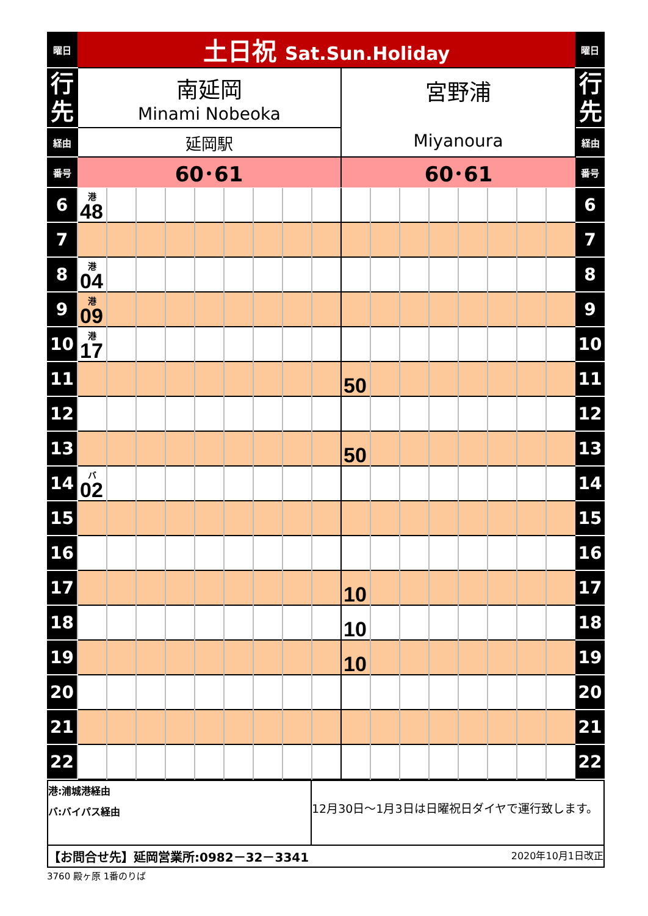| 曜日 | 土日祝 Sat.Sun.Holiday | | 曜日 |
| 行 先 | 南延岡 Minami Nobeoka | 宮野浦 Miyanoura | 行 先 |
| 経由 | 延岡駅 | | 経由 |
| 番号 | 60･61 | 60･61 | 番号 |
| 6 | 港 48 | | | | | | | | | | | | | | | | | 6 |
| 7 | | | | | | | | | | | | | | | | | | 7 |
| 8 | 港 04 | | | | | | | | | | | | | | | | | 8 |
| 9 | 港 09 | | | | | | | | | | | | | | | | | 9 |
| 10 | 港 17 | | | | | | | | | | | | | | | | | 10 |
| 11 | | | | | | | | | | 50 | | | | | | | | 11 |
| 12 | | | | | | | | | | | | | | | | | | 12 |
| 13 | | | | | | | | | | 50 | | | | | | | | 13 |
| 14 | バ 02 | | | | | | | | | | | | | | | | | 14 |
| 15 | | | | | | | | | | | | | | | | | | 15 |
| 16 | | | | | | | | | | | | | | | | | | 16 |
| 17 | | | | | | | | | | 10 | | | | | | | | 17 |
| 18 | | | | | | | | | | 10 | | | | | | | | 18 |
| 19 | | | | | | | | | | 10 | | | | | | | | 19 |
| 20 | | | | | | | | | | | | | | | | | | 20 |
| 21 | | | | | | | | | | | | | | | | | | 21 |
| 22 | | | | | | | | | | | | | | | | | | 22 |
| 港:浦城港経由 バ:バイパス経由 | 12月30日～1月3日は日曜祝日ダイヤで運行致します。 |
| 【お問合せ先】延岡営業所:0982－32－3341 2020年10月1日改正 | |
3760 殿ヶ原 1番のりば